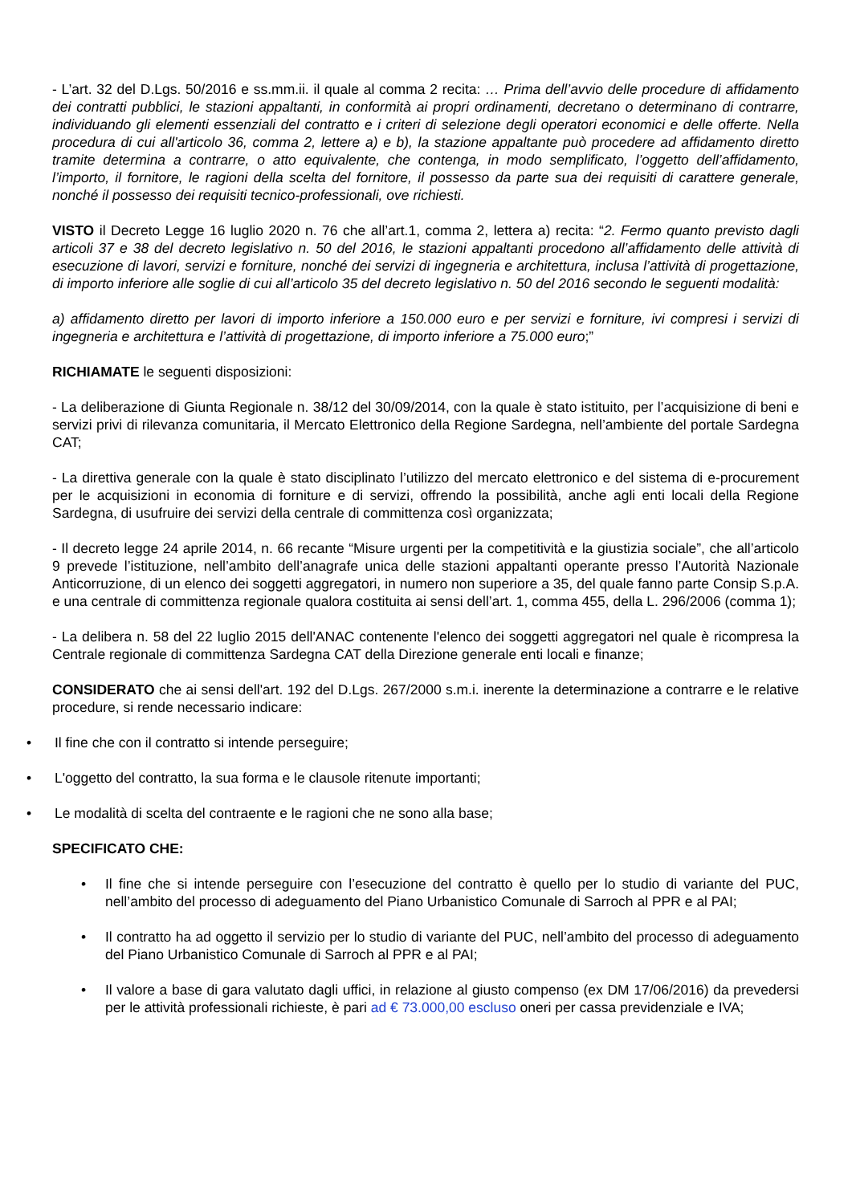- L’art. 32 del D.Lgs. 50/2016 e ss.mm.ii. il quale al comma 2 recita: … Prima dell’avvio delle procedure di affidamento dei contratti pubblici, le stazioni appaltanti, in conformità ai propri ordinamenti, decretano o determinano di contrarre, individuando gli elementi essenziali del contratto e i criteri di selezione degli operatori economici e delle offerte. Nella procedura di cui all'articolo 36, comma 2, lettere a) e b), la stazione appaltante può procedere ad affidamento diretto tramite determina a contrarre, o atto equivalente, che contenga, in modo semplificato, l’oggetto dell’affidamento, l’importo, il fornitore, le ragioni della scelta del fornitore, il possesso da parte sua dei requisiti di carattere generale, nonché il possesso dei requisiti tecnico-professionali, ove richiesti.
VISTO il Decreto Legge 16 luglio 2020 n. 76 che all’art.1, comma 2, lettera a) recita: “2. Fermo quanto previsto dagli articoli 37 e 38 del decreto legislativo n. 50 del 2016, le stazioni appaltanti procedono all’affidamento delle attività di esecuzione di lavori, servizi e forniture, nonché dei servizi di ingegneria e architettura, inclusa l’attività di progettazione, di importo inferiore alle soglie di cui all’articolo 35 del decreto legislativo n. 50 del 2016 secondo le seguenti modalità:
a) affidamento diretto per lavori di importo inferiore a 150.000 euro e per servizi e forniture, ivi compresi i servizi di ingegneria e architettura e l’attività di progettazione, di importo inferiore a 75.000 euro;”
RICHIAMATE le seguenti disposizioni:
- La deliberazione di Giunta Regionale n. 38/12 del 30/09/2014, con la quale è stato istituito, per l’acquisizione di beni e servizi privi di rilevanza comunitaria, il Mercato Elettronico della Regione Sardegna, nell’ambiente del portale Sardegna CAT;
- La direttiva generale con la quale è stato disciplinato l’utilizzo del mercato elettronico e del sistema di e-procurement per le acquisizioni in economia di forniture e di servizi, offrendo la possibilità, anche agli enti locali della Regione Sardegna, di usufruire dei servizi della centrale di committenza così organizzata;
- Il decreto legge 24 aprile 2014, n. 66 recante “Misure urgenti per la competitività e la giustizia sociale”, che all’articolo 9 prevede l’istituzione, nell’ambito dell’anagrafe unica delle stazioni appaltanti operante presso l’Autorità Nazionale Anticorruzione, di un elenco dei soggetti aggregatori, in numero non superiore a 35, del quale fanno parte Consip S.p.A. e una centrale di committenza regionale qualora costituita ai sensi dell’art. 1, comma 455, della L. 296/2006 (comma 1);
- La delibera n. 58 del 22 luglio 2015 dell'ANAC contenente l'elenco dei soggetti aggregatori nel quale è ricompresa la Centrale regionale di committenza Sardegna CAT della Direzione generale enti locali e finanze;
CONSIDERATO che ai sensi dell'art. 192 del D.Lgs. 267/2000 s.m.i. inerente la determinazione a contrarre e le relative procedure, si rende necessario indicare:
• Il fine che con il contratto si intende perseguire;
• L'oggetto del contratto, la sua forma e le clausole ritenute importanti;
• Le modalità di scelta del contraente e le ragioni che ne sono alla base;
SPECIFICATO CHE:
• Il fine che si intende perseguire con l’esecuzione del contratto è quello per lo studio di variante del PUC, nell’ambito del processo di adeguamento del Piano Urbanistico Comunale di Sarroch al PPR e al PAI;
• Il contratto ha ad oggetto il servizio per lo studio di variante del PUC, nell’ambito del processo di adeguamento del Piano Urbanistico Comunale di Sarroch al PPR e al PAI;
• Il valore a base di gara valutato dagli uffici, in relazione al giusto compenso (ex DM 17/06/2016) da prevedersi per le attività professionali richieste, è pari ad € 73.000,00 escluso oneri per cassa previdenziale e IVA;